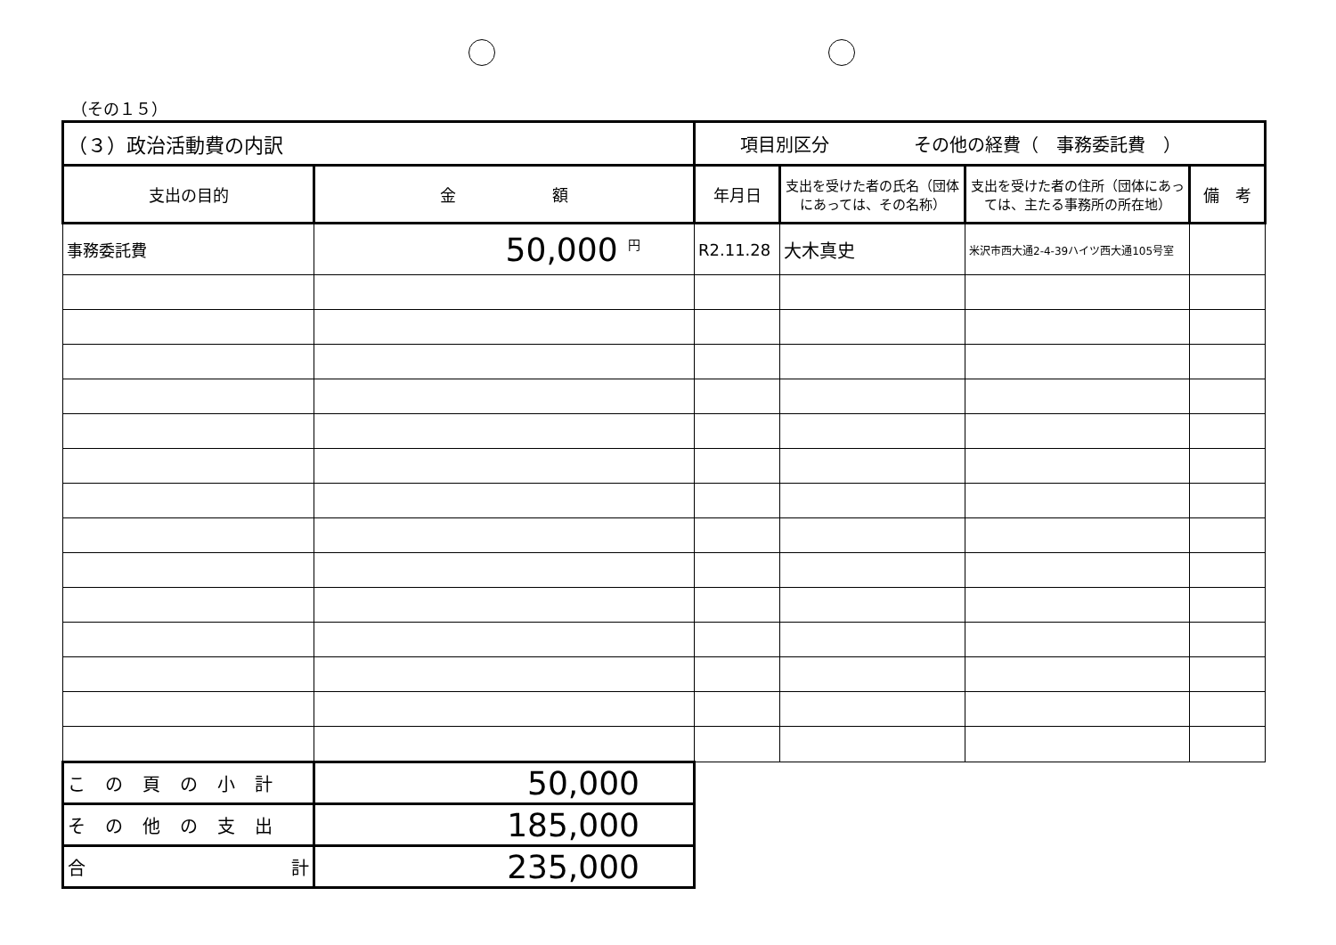（その１５）
| （３）政治活動費の内訳 | | 項目別区分 その他の経費（ 事務委託費 ） | | | |
| 支出の目的 | 金 額 | 年月日 | 支出を受けた者の氏名（団体にあっては、その名称） | 支出を受けた者の住所（団体にあっては、主たる事務所の所在地） | 備 考 |
| 事務委託費 | 50,000 <sup>円</sup> | R2.11.28 | 大木真史 | 米沢市西大通2-4-39ハイツ西大通105号室 | |
| この頁の小計 | 50,000 | | | | |
| その他の支出 | 185,000 | | | | |
| 合 計 | 235,000 | | | | |